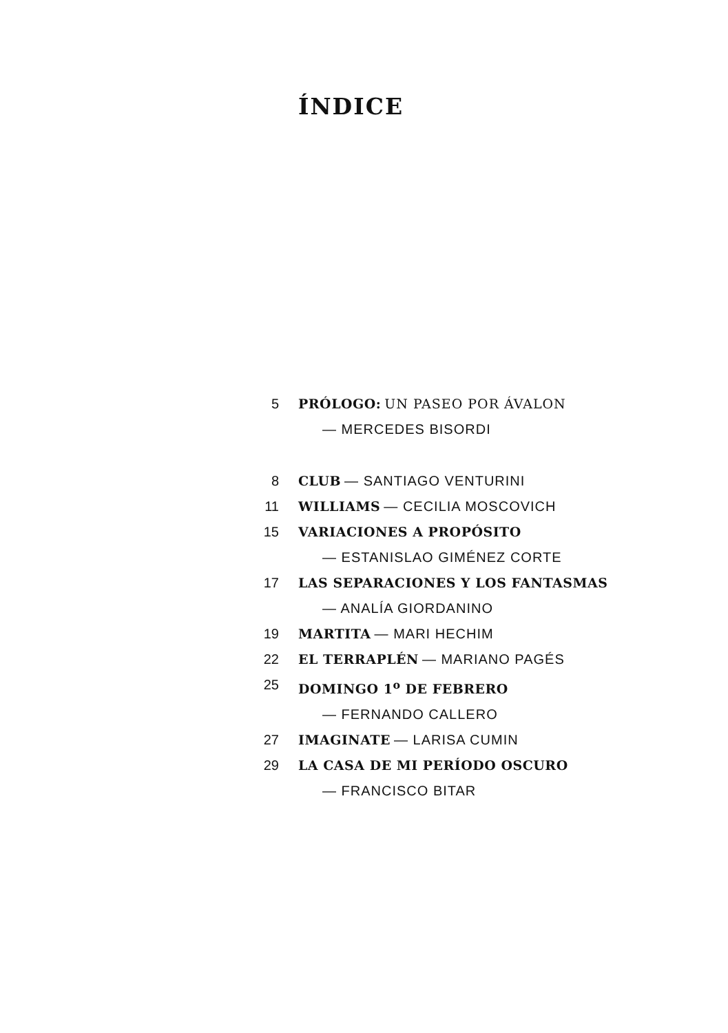ÍNDICE
5 PRÓLOGO: UN PASEO POR ÁVALON
— MERCEDES BISORDI
8 CLUB — SANTIAGO VENTURINI
11 WILLIAMS — CECILIA MOSCOVICH
15 VARIACIONES A PROPÓSITO
— ESTANISLAO GIMÉNEZ CORTE
17 LAS SEPARACIONES Y LOS FANTASMAS
— ANALÍA GIORDANINO
19 MARTITA — MARI HECHIM
22 EL TERRAPLÉN — MARIANO PAGÉS
25 DOMINGO 1<sup>o</sup> DE FEBRERO
— FERNANDO CALLERO
27 IMAGINATE — LARISA CUMIN
29 LA CASA DE MI PERÍODO OSCURO
— FRANCISCO BITAR